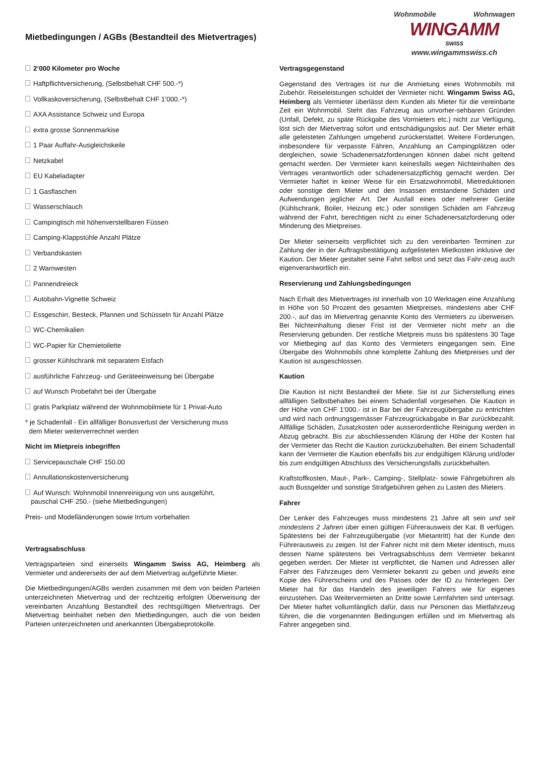Mietbedingungen / AGBs (Bestandteil des Mietvertrages)
Wohnmobile Wohnwagen
WINGAMM
SWISS
www.wingammswiss.ch
2‘000 Kilometer pro Woche
Haftpflichtversicherung, (Selbstbehalt CHF 500.-*)
Vollkaskoversicherung, (Selbstbehalt CHF 1’000.-*)
AXA Assistance Schweiz und Europa
extra grosse Sonnenmarkise
1 Paar Auffahr-Ausgleichskeile
Netzkabel
EU Kabeladapter
1 Gasflaschen
Wasserschlauch
Campingtisch mit höhenverstellbaren Füssen
Camping-Klappstühle Anzahl Plätze
Verbandskasten
2 Warnwesten
Pannendreieck
Autobahn-Vignette Schweiz
Essgeschirr, Besteck, Pfannen und Schüsseln für Anzahl Plätze
WC-Chemikalien
WC-Papier für Chemietoilette
grosser Kühlschrank mit separatem Eisfach
ausführliche Fahrzeug- und Geräteeinweisung bei Übergabe
auf Wunsch Probefahrt bei der Übergabe
gratis Parkplatz während der Wohnmobilmiete für 1 Privat-Auto
* je Schadenfall - Ein allfälliger Bonusverlust der Versicherung muss
dem Mieter weiterverrechnet werden
Nicht im Mietpreis inbegriffen
Servicepauschale CHF 150.00
Annullationskostenversicherung
Auf Wunsch: Wohnmobil Innenreinigung von uns ausgeführt,
pauschal CHF 250.- (siehe Mietbedingungen)
Preis- und Modelländerungen sowie Irrtum vorbehalten
Vertragsabschluss
Vertragsparteien sind einerseits Wingamm Swiss AG, Heimberg als Vermieter und andererseits der auf dem Mietvertrag aufgeführte Mieter.
Die Mietbedingungen/AGBs werden zusammen mit dem von beiden Parteien unterzeichneten Mietvertrag und der rechtzeitig erfolgten Überweisung der vereinbarten Anzahlung Bestandteil des rechtsgültigen Mietvertrags. Der Mietvertrag beinhaltet neben den Mietbedingungen, auch die von beiden Parteien unterzeichneten und anerkannten Übergabeprotokolle.
Vertragsgegenstand
Gegenstand des Vertrages ist nur die Anmietung eines Wohnmobils mit Zubehör. Reiseleistungen schuldet der Vermieter nicht. Wingamm Swiss AG, Heimberg als Vermieter überlässt dem Kunden als Mieter für die vereinbarte Zeit ein Wohnmobil. Steht das Fahrzeug aus unvorher-sehbaren Gründen (Unfall, Defekt, zu späte Rückgabe des Vormieters etc.) nicht zur Verfügung, löst sich der Mietvertrag sofort und entschädigungslos auf. Der Mieter erhält alle geleisteten Zahlungen umgehend zurückerstattet. Weitere Forderungen, insbesondere für verpasste Fähren, Anzahlung an Campingplätzen oder dergleichen, sowie Schadenersatzforderungen können dabei nicht geltend gemacht werden. Der Vermieter kann keinesfalls wegen Nichteinhalten des Vertrages verantwortlich oder schadenersatzpflichtig gemacht werden. Der Vermieter haftet in keiner Weise für ein Ersatzwohnmobil, Mietreduktionen oder sonstige dem Mieter und den Insassen entstandene Schäden und Aufwendungen jeglicher Art. Der Ausfall eines oder mehrerer Geräte (Kühlschrank, Boiler, Heizung etc.) oder sonstigen Schäden am Fahrzeug während der Fahrt, berechtigen nicht zu einer Schadenersatzforderung oder Minderung des Mietpreises.
Der Mieter seinerseits verpflichtet sich zu den vereinbarten Terminen zur Zahlung der in der Auftragsbestätigung aufgelisteten Mietkosten inklusive der Kaution. Der Mieter gestaltet seine Fahrt selbst und setzt das Fahr-zeug auch eigenverantwortlich ein.
Reservierung und Zahlungsbedingungen
Nach Erhalt des Mietvertrages ist innerhalb von 10 Werktagen eine Anzahlung in Höhe von 50 Prozent des gesamten Mietpreises, mindestens aber CHF 200.-, auf das im Mietvertrag genannte Konto des Vermieters zu überweisen. Bei Nichteinhaltung dieser Frist ist der Vermieter nicht mehr an die Reservierung gebunden. Der restliche Mietpreis muss bis spätestens 30 Tage vor Mietbeging auf das Konto des Vermieters eingegangen sein. Eine Übergabe des Wohnmobils ohne komplette Zahlung des Mietpreises und der Kaution ist ausgeschlossen.
Kaution
Die Kaution ist nicht Bestandteil der Miete. Sie ist zur Sicherstellung eines allfälligen Selbstbehaltes bei einem Schadenfall vorgesehen. Die Kaution in der Höhe von CHF 1’000.- ist in Bar bei der Fahrzeugübergabe zu entrichten und wird nach ordnungsgemässer Fahrzeugrückabgabe in Bar zurückbezahlt. Allfällige Schäden, Zusatzkosten oder ausserordentliche Reinigung werden in Abzug gebracht. Bis zur abschliessenden Klärung der Höhe der Kosten hat der Vermieter das Recht die Kaution zurückzubehalten. Bei einem Schadenfall kann der Vermieter die Kaution ebenfalls bis zur endgültigen Klärung und/oder bis zum endgültigen Abschluss des Versicherungsfalls zurückbehalten.
Kraftstoffkosten, Maut-, Park-, Camping-, Stellplatz- sowie Fährgebühren als auch Bussgelder und sonstige Strafgebühren gehen zu Lasten des Mieters.
Fahrer
Der Lenker des Fahrzeuges muss mindestens 21 Jahre alt sein und seit mindestens 2 Jahren über einen gültigen Führerausweis der Kat. B verfügen. Spätestens bei der Fahrzeugübergabe (vor Mietantritt) hat der Kunde den Führerausweis zu zeigen. Ist der Fahrer nicht mit dem Mieter identisch, muss dessen Name spätestens bei Vertragsabschluss dem Vermieter bekannt gegeben werden. Der Mieter ist verpflichtet, die Namen und Adressen aller Fahrer des Fahrzeuges dem Vermieter bekannt zu geben und jeweils eine Kopie des Führerscheins und des Passes oder der ID zu hinterlegen. Der Mieter hat für das Handeln des jeweiligen Fahrers wie für eigenes einzustehen. Das Weitervermieten an Dritte sowie Lernfahrten sind untersagt. Der Mieter haftet vollumfänglich dafür, dass nur Personen das Mietfahrzeug führen, die die vorgenannten Bedingungen erfüllen und im Mietvertrag als Fahrer angegeben sind.